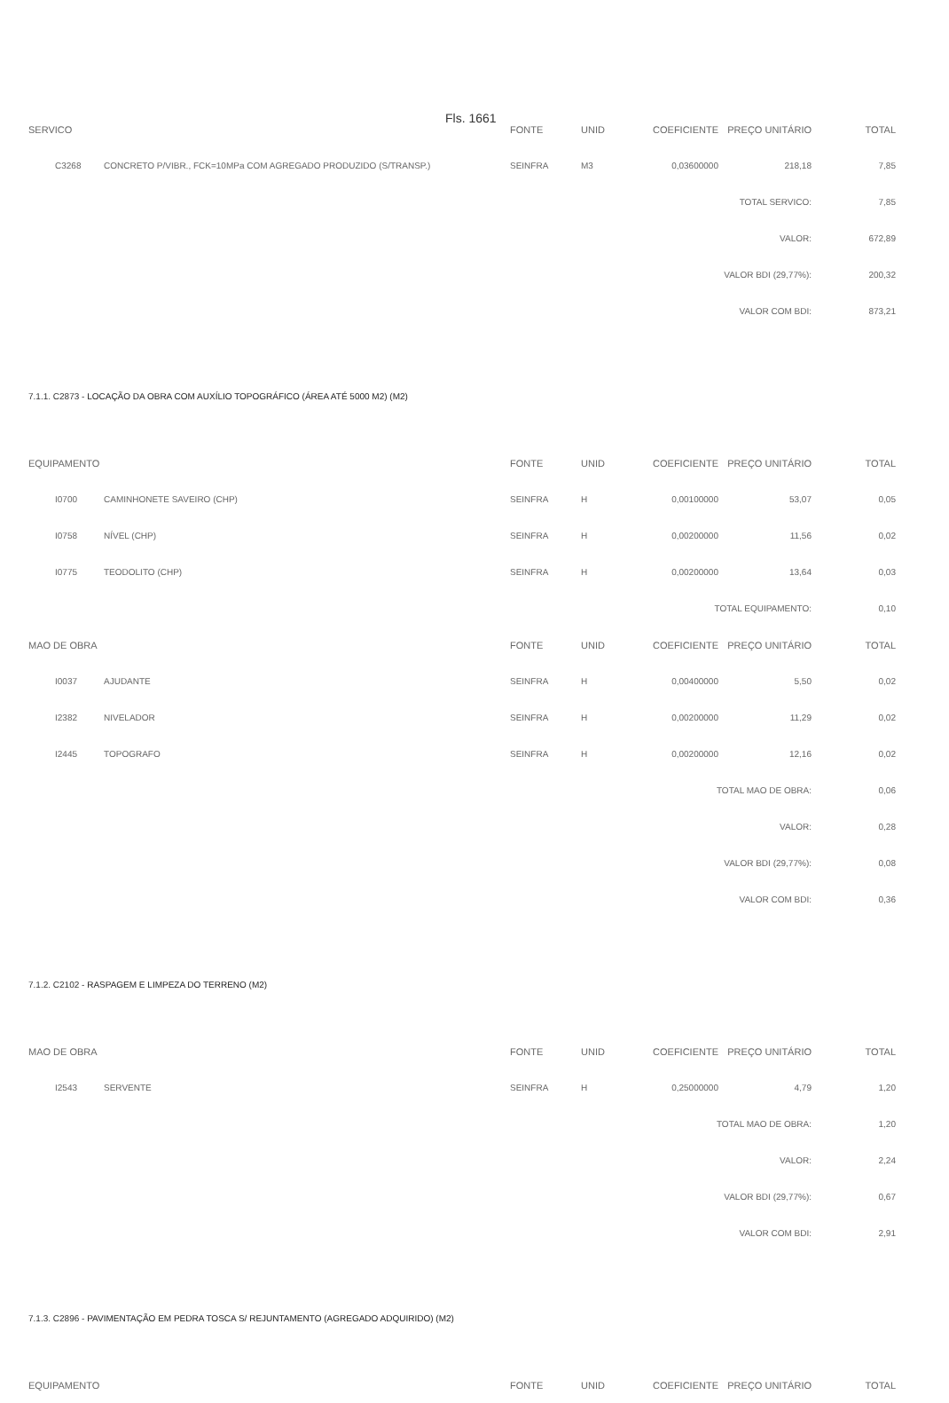Fls. 1661
| SERVICO | | FONTE | UNID | COEFICIENTE | PREÇO UNITÁRIO | TOTAL |
| --- | --- | --- | --- | --- | --- | --- |
| C3268 | CONCRETO P/VIBR., FCK=10MPa COM AGREGADO PRODUZIDO (S/TRANSP.) | SEINFRA | M3 | 0,03600000 | 218,18 | 7,85 |
| TOTAL SERVICO: | | | | | | 7,85 |
| VALOR: | | | | | | 672,89 |
| VALOR BDI (29,77%): | | | | | | 200,32 |
| VALOR COM BDI: | | | | | | 873,21 |
7.1.1. C2873 - LOCAÇÃO DA OBRA COM AUXÍLIO TOPOGRÁFICO (ÁREA ATÉ 5000 M2) (M2)
| EQUIPAMENTO | | FONTE | UNID | COEFICIENTE | PREÇO UNITÁRIO | TOTAL |
| --- | --- | --- | --- | --- | --- | --- |
| I0700 | CAMINHONETE SAVEIRO (CHP) | SEINFRA | H | 0,00100000 | 53,07 | 0,05 |
| I0758 | NÍVEL (CHP) | SEINFRA | H | 0,00200000 | 11,56 | 0,02 |
| I0775 | TEODOLITO (CHP) | SEINFRA | H | 0,00200000 | 13,64 | 0,03 |
| TOTAL EQUIPAMENTO: | | | | | | 0,10 |
| MAO DE OBRA | | FONTE | UNID | COEFICIENTE | PREÇO UNITÁRIO | TOTAL |
| I0037 | AJUDANTE | SEINFRA | H | 0,00400000 | 5,50 | 0,02 |
| I2382 | NIVELADOR | SEINFRA | H | 0,00200000 | 11,29 | 0,02 |
| I2445 | TOPOGRAFO | SEINFRA | H | 0,00200000 | 12,16 | 0,02 |
| TOTAL MAO DE OBRA: | | | | | | 0,06 |
| VALOR: | | | | | | 0,28 |
| VALOR BDI (29,77%): | | | | | | 0,08 |
| VALOR COM BDI: | | | | | | 0,36 |
7.1.2. C2102 - RASPAGEM E LIMPEZA DO TERRENO (M2)
| MAO DE OBRA | | FONTE | UNID | COEFICIENTE | PREÇO UNITÁRIO | TOTAL |
| --- | --- | --- | --- | --- | --- | --- |
| I2543 | SERVENTE | SEINFRA | H | 0,25000000 | 4,79 | 1,20 |
| TOTAL MAO DE OBRA: | | | | | | 1,20 |
| VALOR: | | | | | | 2,24 |
| VALOR BDI (29,77%): | | | | | | 0,67 |
| VALOR COM BDI: | | | | | | 2,91 |
7.1.3. C2896 - PAVIMENTAÇÃO EM PEDRA TOSCA S/ REJUNTAMENTO (AGREGADO ADQUIRIDO) (M2)
| EQUIPAMENTO | FONTE | UNID | COEFICIENTE | PREÇO UNITÁRIO | TOTAL |
| --- | --- | --- | --- | --- | --- |